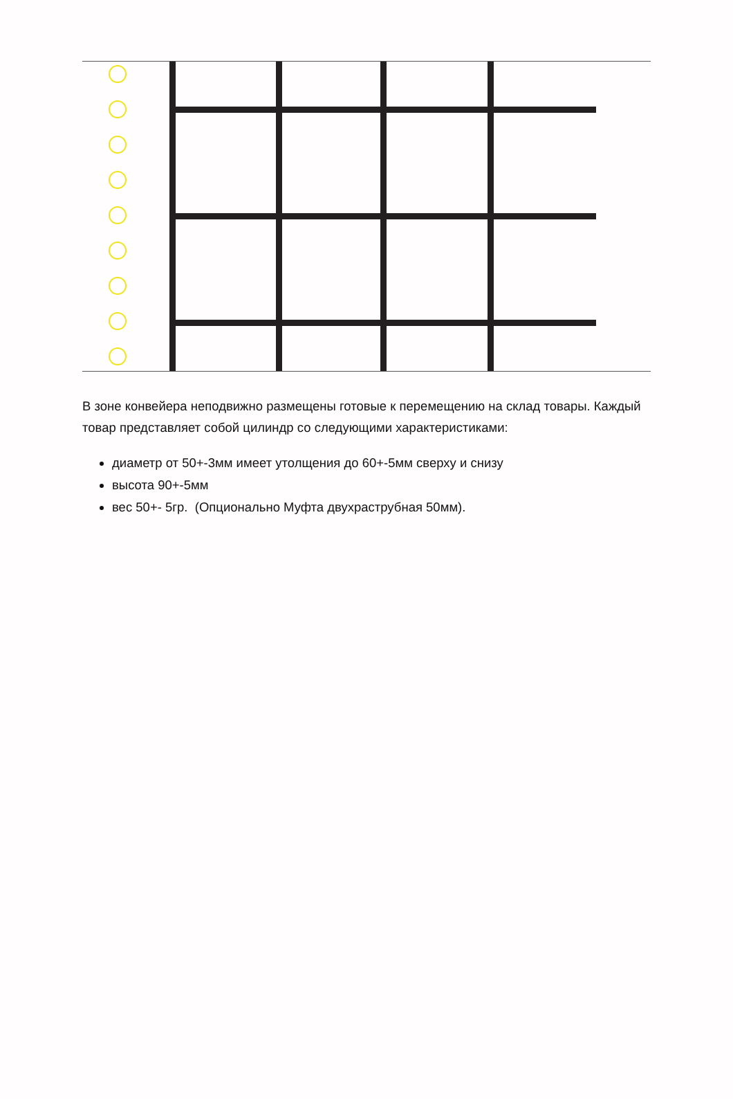В зоне конвейера неподвижно размещены готовые к перемещению на склад товары. Каждый товар представляет собой цилиндр со следующими характеристиками:
диаметр от 50+-3мм имеет утолщения до 60+-5мм сверху и снизу
высота 90+-5мм
вес 50+- 5гр. (Опционально Муфта двухраструбная 50мм).